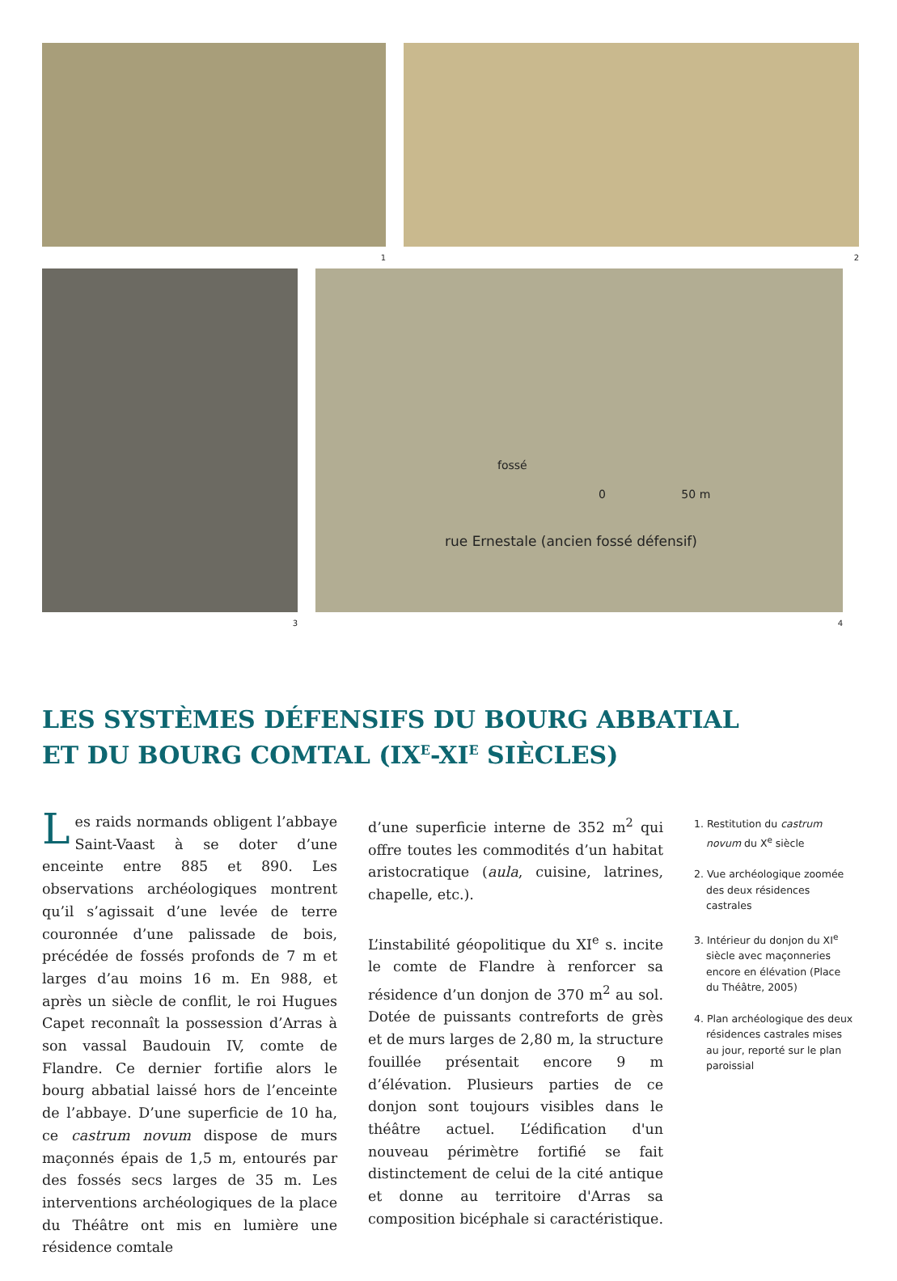1 2
3
fossé
0 50 m
rue Ernestale (ancien fossé défensif)
4
LES SYSTÈMES DÉFENSIFS DU BOURG ABBATIAL
ET DU BOURG COMTAL (IX<sup>E</sup>-XI<sup>E</sup> SIÈCLES)
Les raids normands obligent l’abbaye Saint-Vaast à se doter d’une enceinte entre 885 et 890. Les observations archéologiques montrent qu’il s’agissait d’une levée de terre couronnée d’une palissade de bois, précédée de fossés profonds de 7 m et larges d’au moins 16 m. En 988, et après un siècle de conflit, le roi Hugues Capet reconnaît la possession d’Arras à son vassal Baudouin IV, comte de Flandre. Ce dernier fortifie alors le bourg abbatial laissé hors de l’enceinte de l’abbaye. D’une superficie de 10 ha, ce castrum novum dispose de murs maçonnés épais de 1,5 m, entourés par des fossés secs larges de 35 m. Les interventions archéologiques de la place du Théâtre ont mis en lumière une résidence comtale
d’une superficie interne de 352 m<sup>2</sup> qui offre toutes les commodités d’un habitat aristocratique (aula, cuisine, latrines, chapelle, etc.).
L’instabilité géopolitique du XI<sup>e</sup> s. incite le comte de Flandre à renforcer sa résidence d’un donjon de 370 m<sup>2</sup> au sol. Dotée de puissants contreforts de grès et de murs larges de 2,80 m, la structure fouillée présentait encore 9 m d’élévation. Plusieurs parties de ce donjon sont toujours visibles dans le théâtre actuel. L’édification d'un nouveau périmètre fortifié se fait distinctement de celui de la cité antique et donne au territoire d'Arras sa composition bicéphale si caractéristique.
1. Restitution du castrum novum du X<sup>e</sup> siècle
2. Vue archéologique zoomée des deux résidences castrales
3. Intérieur du donjon du XI<sup>e</sup> siècle avec maçonneries encore en élévation (Place du Théâtre, 2005)
4. Plan archéologique des deux résidences castrales mises au jour, reporté sur le plan paroissial